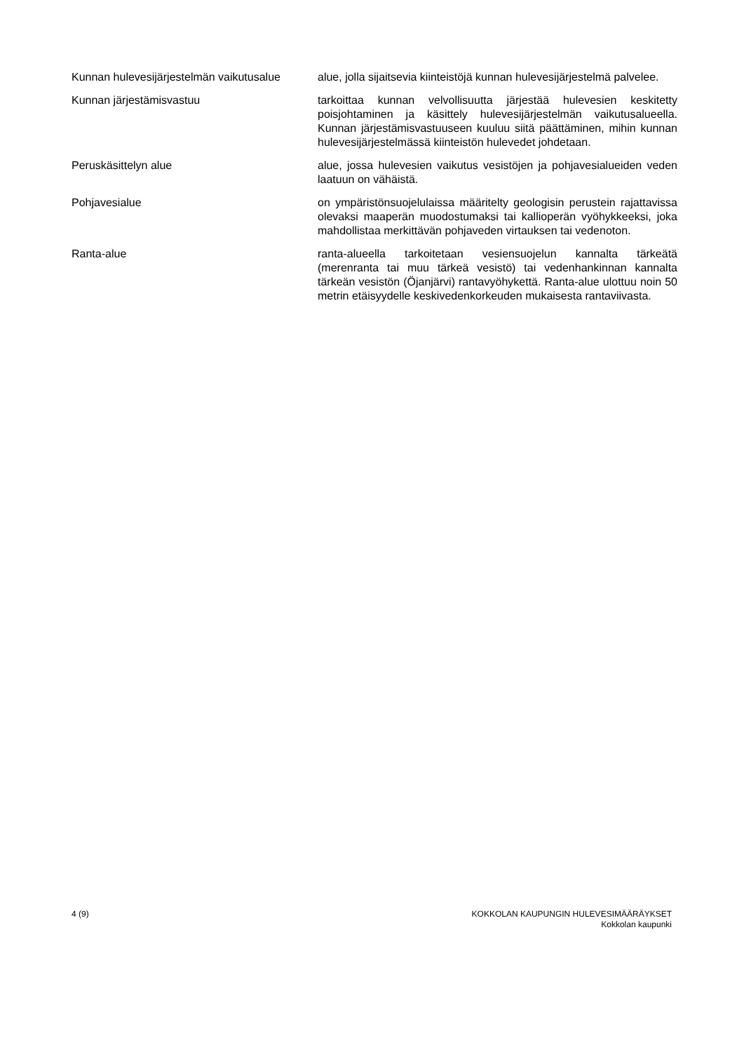Kunnan hulevesijärjestelmän vaikutusalue
alue, jolla sijaitsevia kiinteistöjä kunnan hulevesijärjestelmä palvelee.
Kunnan järjestämisvastuu tarkoittaa kunnan velvollisuutta järjestää hulevesien keskitetty poisjohtaminen ja käsittely hulevesijärjestelmän vaikutusalueella. Kunnan järjestämisvastuuseen kuuluu siitä päättäminen, mihin kunnan hulevesijärjestelmässä kiinteistön hulevedet johdetaan.
Peruskäsittelyn alue alue, jossa hulevesien vaikutus vesistöjen ja pohjavesialueiden veden laatuun on vähäistä.
Pohjavesialue on ympäristönsuojelulaissa määritelty geologisin perustein rajattavissa olevaksi maaperän muodostumaksi tai kallioperän vyöhykkeeksi, joka mahdollistaa merkittävän pohjaveden virtauksen tai vedenoton.
Ranta-alue ranta-alueella tarkoitetaan vesiensuojelun kannalta tärkeätä (merenranta tai muu tärkeä vesistö) tai vedenhankinnan kannalta tärkeän vesistön (Öjanjärvi) rantavyöhykettä. Ranta-alue ulottuu noin 50 metrin etäisyydelle keskivedenkorkeuden mukaisesta rantaviivasta.
4 (9) KOKKOLAN KAUPUNGIN HULEVESIMÄÄRÄYKSET
Kokkolan kaupunki